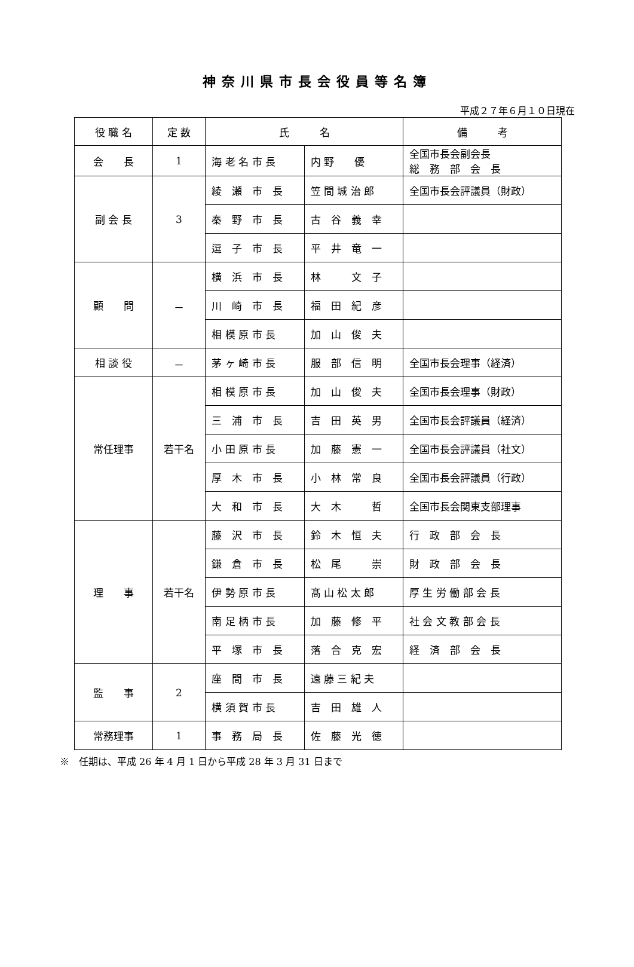神奈川県市長会役員等名簿
平成２７年６月１０日現在
| 役 職 名 | 定 数 | 氏 名 | | 備 考 |
| --- | --- | --- | --- | --- |
| 会 長 | 1 | 海 老 名 市 長 | 内 野 優 | 全国市長会副会長 総 務 部 会 長 |
| 副 会 長 | 3 | 綾 瀬 市 長 | 笠 間 城 治 郎 | 全国市長会評議員（財政） |
| | | 秦 野 市 長 | 古 谷 義 幸 | |
| | | 逗 子 市 長 | 平 井 竜 一 | |
| 顧 問 | － | 横 浜 市 長 | 林 文 子 | |
| | | 川 崎 市 長 | 福 田 紀 彦 | |
| | | 相 模 原 市 長 | 加 山 俊 夫 | |
| 相 談 役 | － | 茅 ヶ 崎 市 長 | 服 部 信 明 | 全国市長会理事（経済） |
| 常任理事 | 若干名 | 相 模 原 市 長 | 加 山 俊 夫 | 全国市長会理事（財政） |
| | | 三 浦 市 長 | 吉 田 英 男 | 全国市長会評議員（経済） |
| | | 小 田 原 市 長 | 加 藤 憲 一 | 全国市長会評議員（社文） |
| | | 厚 木 市 長 | 小 林 常 良 | 全国市長会評議員（行政） |
| | | 大 和 市 長 | 大 木 哲 | 全国市長会関東支部理事 |
| 理 事 | 若干名 | 藤 沢 市 長 | 鈴 木 恒 夫 | 行 政 部 会 長 |
| | | 鎌 倉 市 長 | 松 尾 崇 | 財 政 部 会 長 |
| | | 伊 勢 原 市 長 | 髙 山 松 太 郎 | 厚 生 労 働 部 会 長 |
| | | 南 足 柄 市 長 | 加 藤 修 平 | 社 会 文 教 部 会 長 |
| | | 平 塚 市 長 | 落 合 克 宏 | 経 済 部 会 長 |
| 監 事 | 2 | 座 間 市 長 | 遠 藤 三 紀 夫 | |
| | | 横 須 賀 市 長 | 吉 田 雄 人 | |
| 常務理事 | 1 | 事 務 局 長 | 佐 藤 光 徳 | |
※　任期は、平成 26 年 4 月 1 日から平成 28 年 3 月 31 日まで